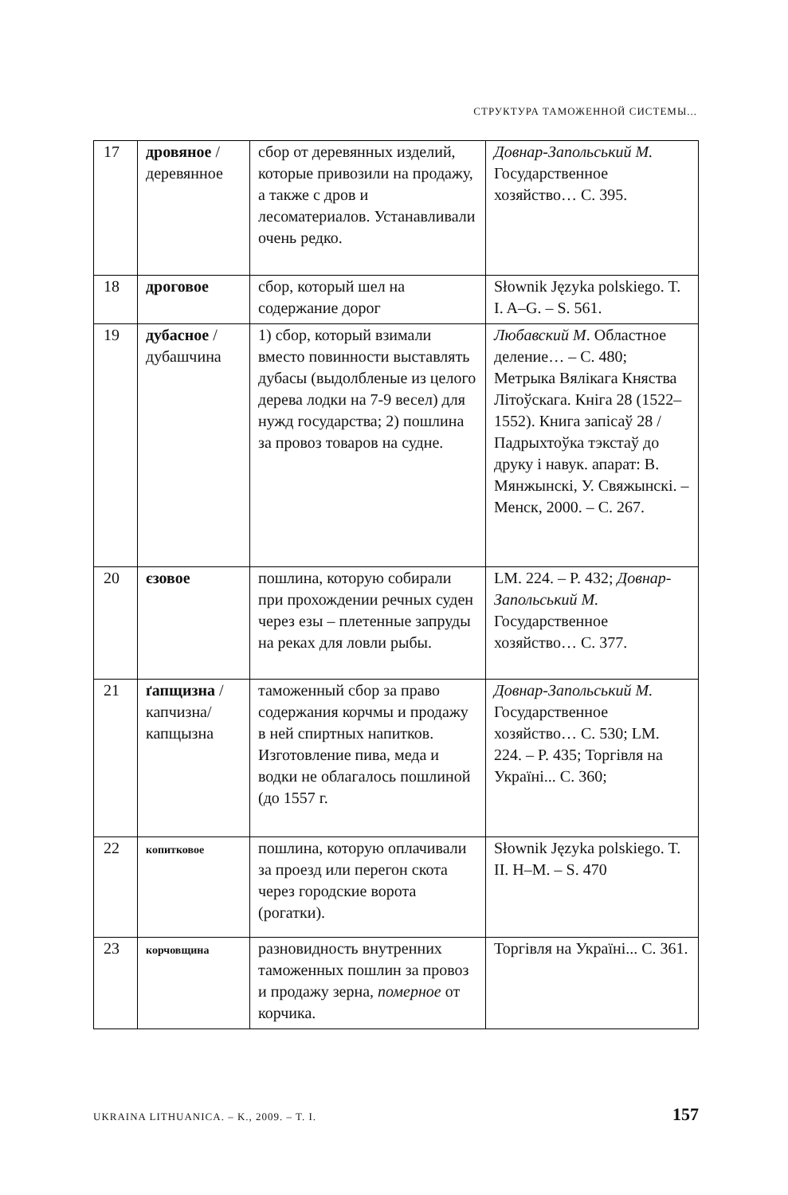СТРУКТУРА ТАМОЖЕННОЙ СИСТЕМЫ...
| 17 | дровяное / деревянное | сбор от деревянных изделий, которые привозили на продажу, а также с дров и лесоматериалов. Устанавливали очень редко. | Довнар-Запольський М. Государственное хозяйство… С. 395. |
| 18 | дроговое | сбор, который шел на содержание дорог | Słownik Języka polskiego. T. I. A–G. – S. 561. |
| 19 | дубасное / дубашчина | 1) сбор, который взимали вместо повинности выставлять дубасы (выдолбленые из целого дерева лодки на 7-9 весел) для нужд государства; 2) пошлина за провоз товаров на судне. | Любавский М . Областное деление… – С. 480; Метрыка Вялікага Княства Літоўскага. Кніга 28 (1522–1552). Книга запісаў 28 / Падрыхтоўка тэкстаў до друку і навук. апарат: В. Мянжынскі, У. Свяжынскі. – Менск, 2000. – С. 267. |
| 20 | єзовое | пошлина, которую собирали при прохождении речных суден через езы – плетенные запруды на реках для ловли рыбы. | LM. 224. – P. 432; Довнар-Запольський М. Государственное хозяйство… С. 377. |
| 21 | ґапщизна / капчизна/ капщызна | таможенный сбор за право содержания корчмы и продажу в ней спиртных напитков. Изготовление пива, меда и водки не облагалось пошлиной (до 1557 г. | Довнар-Запольський М. Государственное хозяйство… С. 530; LM. 224. – P. 435; Торгівля на Україні... С. 360; |
| 22 | копитковое | пошлина, которую оплачивали за проезд или перегон скота через городские ворота (рогатки). | Słownik Języka polskiego. T. II. H–M. – S. 470 |
| 23 | корчовщина | разновидность внутренних таможенных пошлин за провоз и продажу зерна, померное от корчика. | Торгівля на Україні... С. 361. |
UKRAINA LITHUANICA. – K., 2009. – T. I. 157